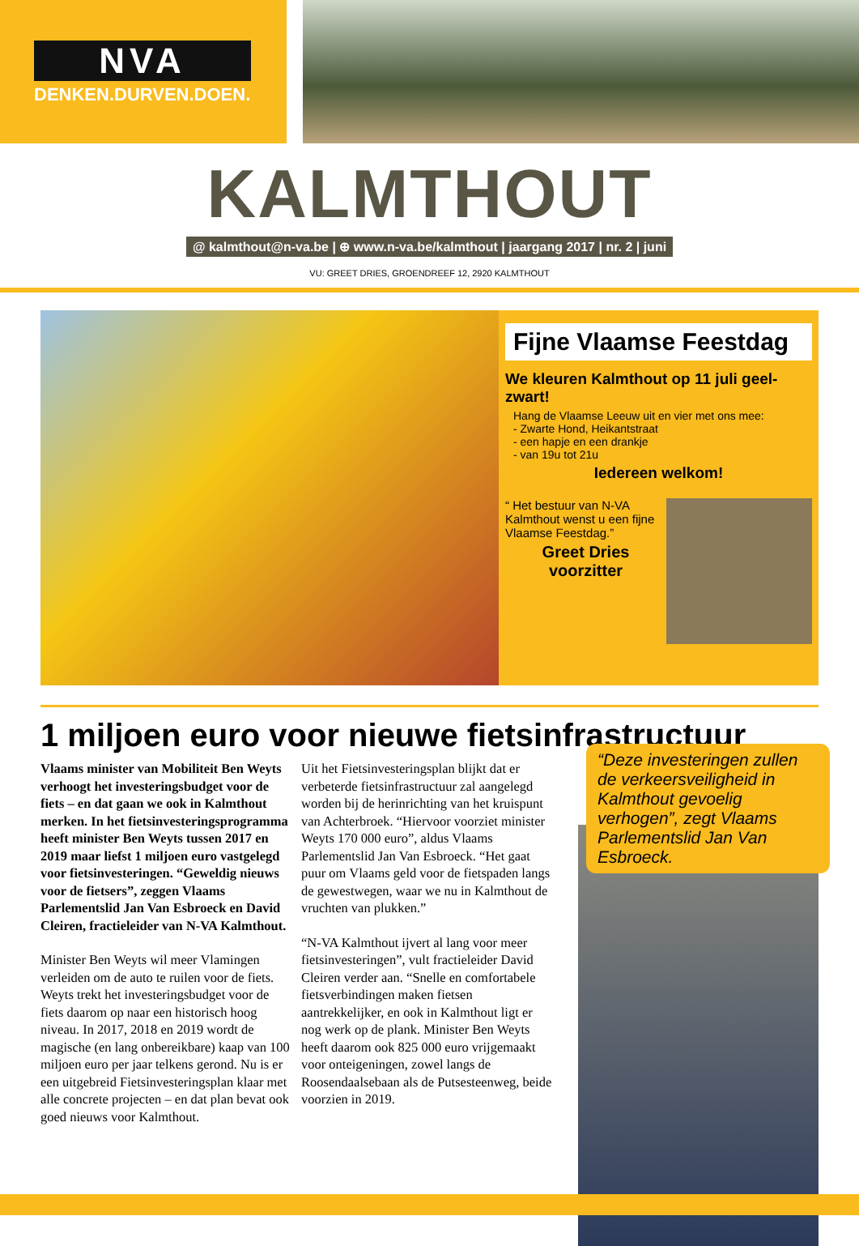NVA
DENKEN.DURVEN.DOEN.
KALMTHOUT
@ kalmthout@n-va.be | ⊕ www.n-va.be/kalmthout | jaargang 2017 | nr. 2 | juni
VU: GREET DRIES, GROENDREEF 12, 2920 KALMTHOUT
Fijne Vlaamse Feestdag
We kleuren Kalmthout op 11 juli geel-zwart!
Hang de Vlaamse Leeuw uit en vier met ons mee:
- Zwarte Hond, Heikantstraat
- een hapje en een drankje
- van 19u tot 21u
Iedereen welkom!
“ Het bestuur van N-VA Kalmthout wenst u een fijne Vlaamse Feestdag.”
Greet Dries
voorzitter
1 miljoen euro voor nieuwe fietsinfrastructuur
Vlaams minister van Mobiliteit Ben Weyts verhoogt het investeringsbudget voor de fiets – en dat gaan we ook in Kalmthout merken. In het fietsinvesteringsprogramma heeft minister Ben Weyts tussen 2017 en 2019 maar liefst 1 miljoen euro vastgelegd voor fietsinvesteringen. “Geweldig nieuws voor de fietsers”, zeggen Vlaams Parlementslid Jan Van Esbroeck en David Cleiren, fractieleider van N-VA Kalmthout.
Minister Ben Weyts wil meer Vlamingen verleiden om de auto te ruilen voor de fiets. Weyts trekt het investeringsbudget voor de fiets daarom op naar een historisch hoog niveau. In 2017, 2018 en 2019 wordt de magische (en lang onbereikbare) kaap van 100 miljoen euro per jaar telkens gerond. Nu is er een uitgebreid Fietsinvesteringsplan klaar met alle concrete projecten – en dat plan bevat ook goed nieuws voor Kalmthout.
Uit het Fietsinvesteringsplan blijkt dat er verbeterde fietsinfrastructuur zal aangelegd worden bij de herinrichting van het kruispunt van Achterbroek. “Hiervoor voorziet minister Weyts 170 000 euro”, aldus Vlaams Parlementslid Jan Van Esbroeck. “Het gaat puur om Vlaams geld voor de fietspaden langs de gewestwegen, waar we nu in Kalmthout de vruchten van plukken.”
“N-VA Kalmthout ijvert al lang voor meer fietsinvesteringen”, vult fractieleider David Cleiren verder aan. “Snelle en comfortabele fietsverbindingen maken fietsen aantrekkelijker, en ook in Kalmthout ligt er nog werk op de plank. Minister Ben Weyts heeft daarom ook 825 000 euro vrijgemaakt voor onteigeningen, zowel langs de Roosendaalsebaan als de Putsesteenweg, beide voorzien in 2019.
“Deze investeringen zullen de verkeersveiligheid in Kalmthout gevoelig verhogen”, zegt Vlaams Parlementslid Jan Van Esbroeck.